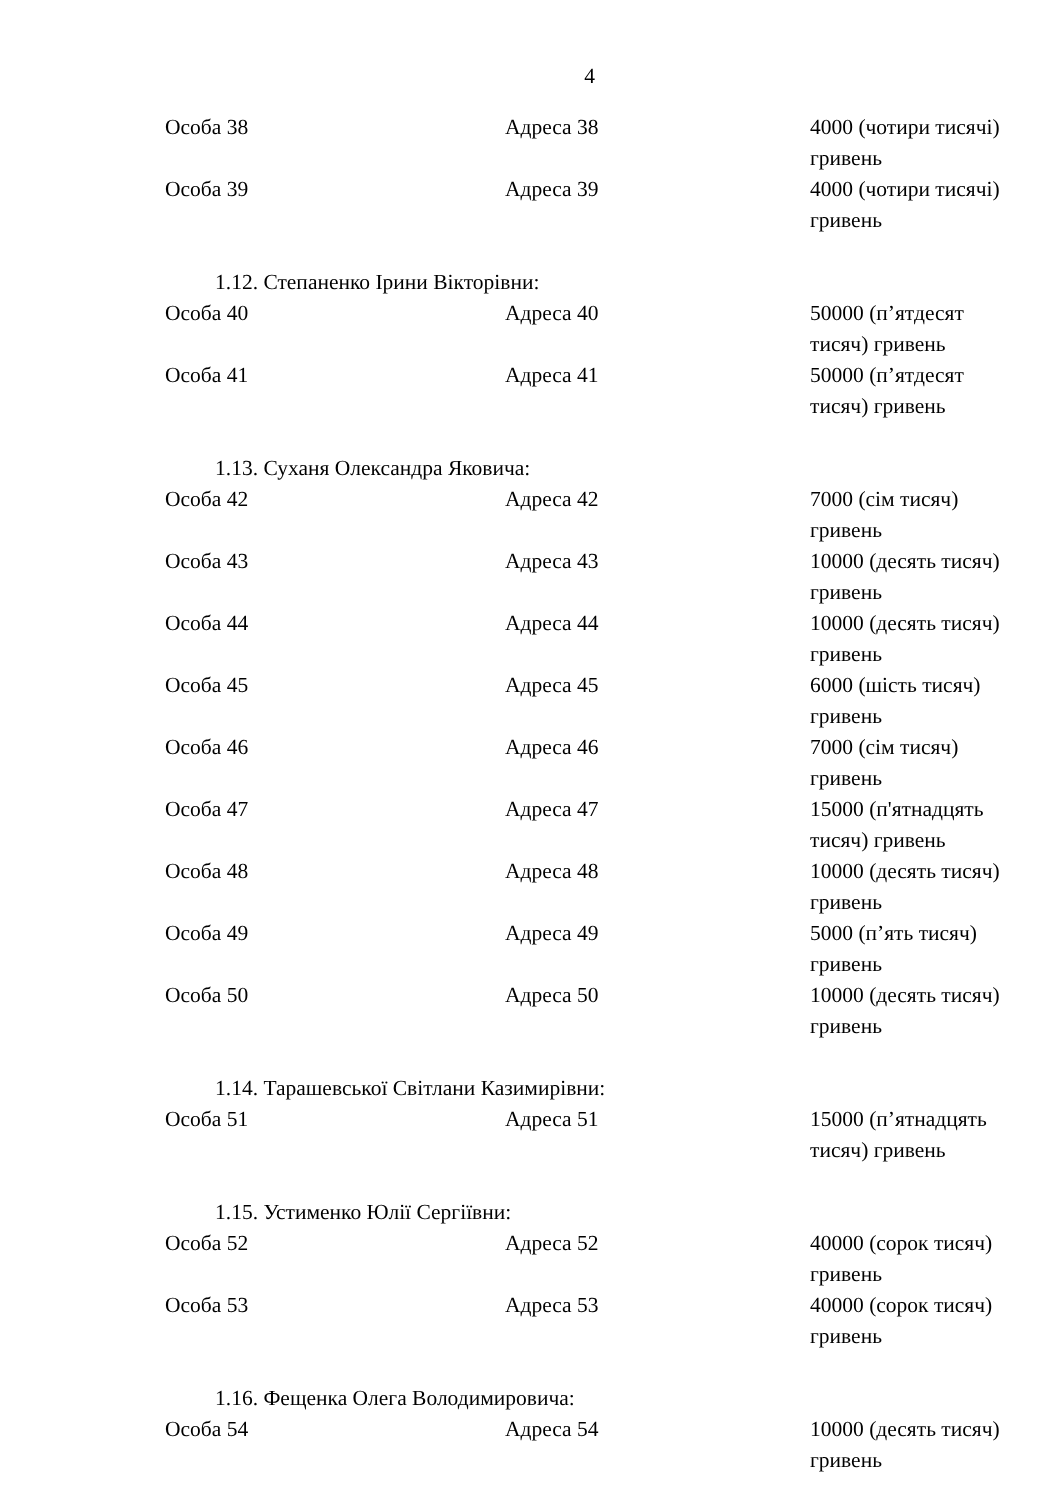4
| Особа 38 | Адреса 38 | 4000 (чотири тисячі) гривень |
| Особа 39 | Адреса 39 | 4000 (чотири тисячі) гривень |
1.12. Степаненко Ірини Вікторівни:
| Особа 40 | Адреса 40 | 50000 (п’ятдесят тисяч) гривень |
| Особа 41 | Адреса 41 | 50000 (п’ятдесят тисяч) гривень |
1.13. Суханя Олександра Яковича:
| Особа 42 | Адреса 42 | 7000 (сім тисяч) гривень |
| Особа 43 | Адреса 43 | 10000 (десять тисяч) гривень |
| Особа 44 | Адреса 44 | 10000 (десять тисяч) гривень |
| Особа 45 | Адреса 45 | 6000 (шість тисяч) гривень |
| Особа 46 | Адреса 46 | 7000 (сім тисяч) гривень |
| Особа 47 | Адреса 47 | 15000 (п'ятнадцять тисяч) гривень |
| Особа 48 | Адреса 48 | 10000 (десять тисяч) гривень |
| Особа 49 | Адреса 49 | 5000 (п’ять тисяч) гривень |
| Особа 50 | Адреса 50 | 10000 (десять тисяч) гривень |
1.14. Тарашевської Світлани Казимирівни:
| Особа 51 | Адреса 51 | 15000 (п’ятнадцять тисяч) гривень |
1.15. Устименко Юлії Сергіївни:
| Особа 52 | Адреса 52 | 40000 (сорок тисяч) гривень |
| Особа 53 | Адреса 53 | 40000 (сорок тисяч) гривень |
1.16. Фещенка Олега Володимировича:
| Особа 54 | Адреса 54 | 10000 (десять тисяч) гривень |